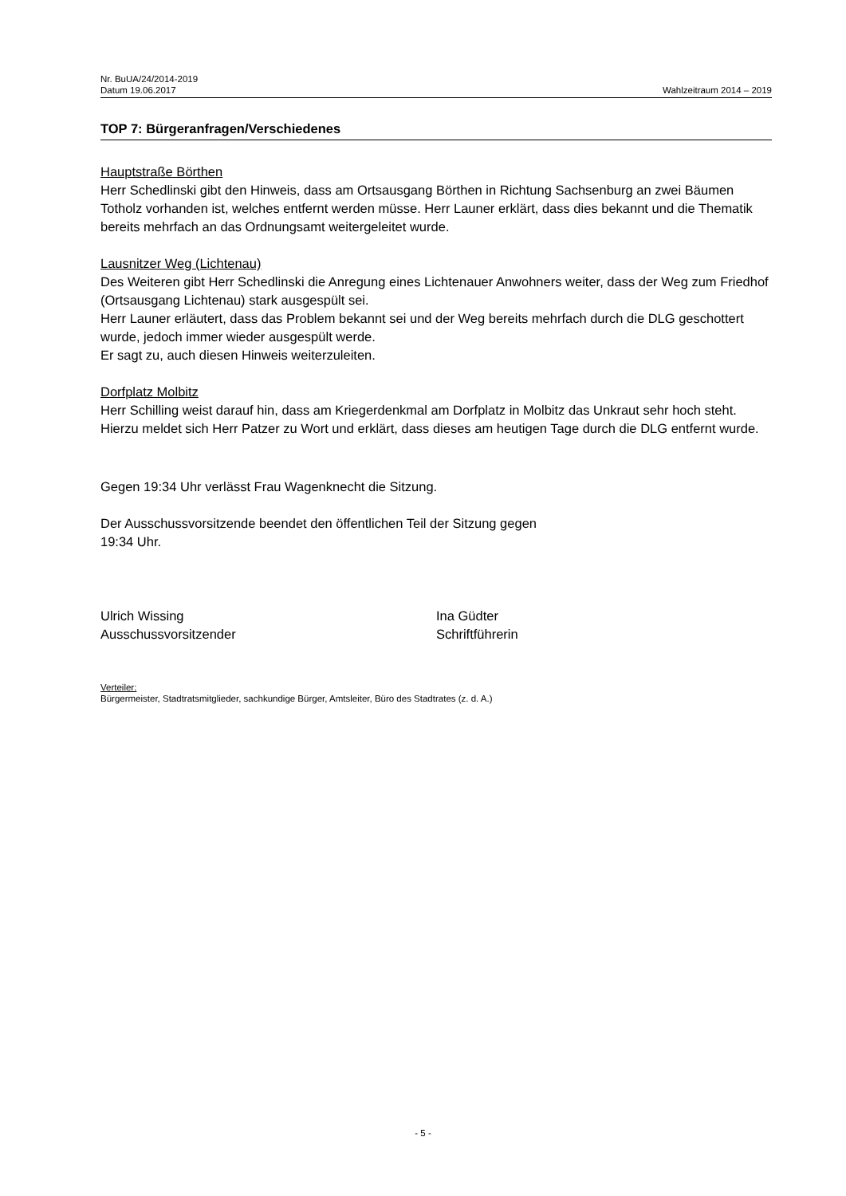Nr. BuUA/24/2014-2019
Datum 19.06.2017 Wahlzeitraum 2014 – 2019
TOP 7: Bürgeranfragen/Verschiedenes
Hauptstraße Börthen
Herr Schedlinski gibt den Hinweis, dass am Ortsausgang Börthen in Richtung Sachsenburg an zwei Bäumen Totholz vorhanden ist, welches entfernt werden müsse. Herr Launer erklärt, dass dies bekannt und die Thematik bereits mehrfach an das Ordnungsamt weitergeleitet wurde.
Lausnitzer Weg (Lichtenau)
Des Weiteren gibt Herr Schedlinski die Anregung eines Lichtenauer Anwohners weiter, dass der Weg zum Friedhof (Ortsausgang Lichtenau) stark ausgespült sei.
Herr Launer erläutert, dass das Problem bekannt sei und der Weg bereits mehrfach durch die DLG geschottert wurde, jedoch immer wieder ausgespült werde.
Er sagt zu, auch diesen Hinweis weiterzuleiten.
Dorfplatz Molbitz
Herr Schilling weist darauf hin, dass am Kriegerdenkmal am Dorfplatz in Molbitz das Unkraut sehr hoch steht. Hierzu meldet sich Herr Patzer zu Wort und erklärt, dass dieses am heutigen Tage durch die DLG entfernt wurde.
Gegen 19:34 Uhr verlässt Frau Wagenknecht die Sitzung.
Der Ausschussvorsitzende beendet den öffentlichen Teil der Sitzung gegen
19:34 Uhr.
Ulrich Wissing
Ausschussvorsitzender
Ina Güdter
Schriftführerin
Verteiler:
Bürgermeister, Stadtratsmitglieder, sachkundige Bürger, Amtsleiter, Büro des Stadtrates (z. d. A.)
- 5 -